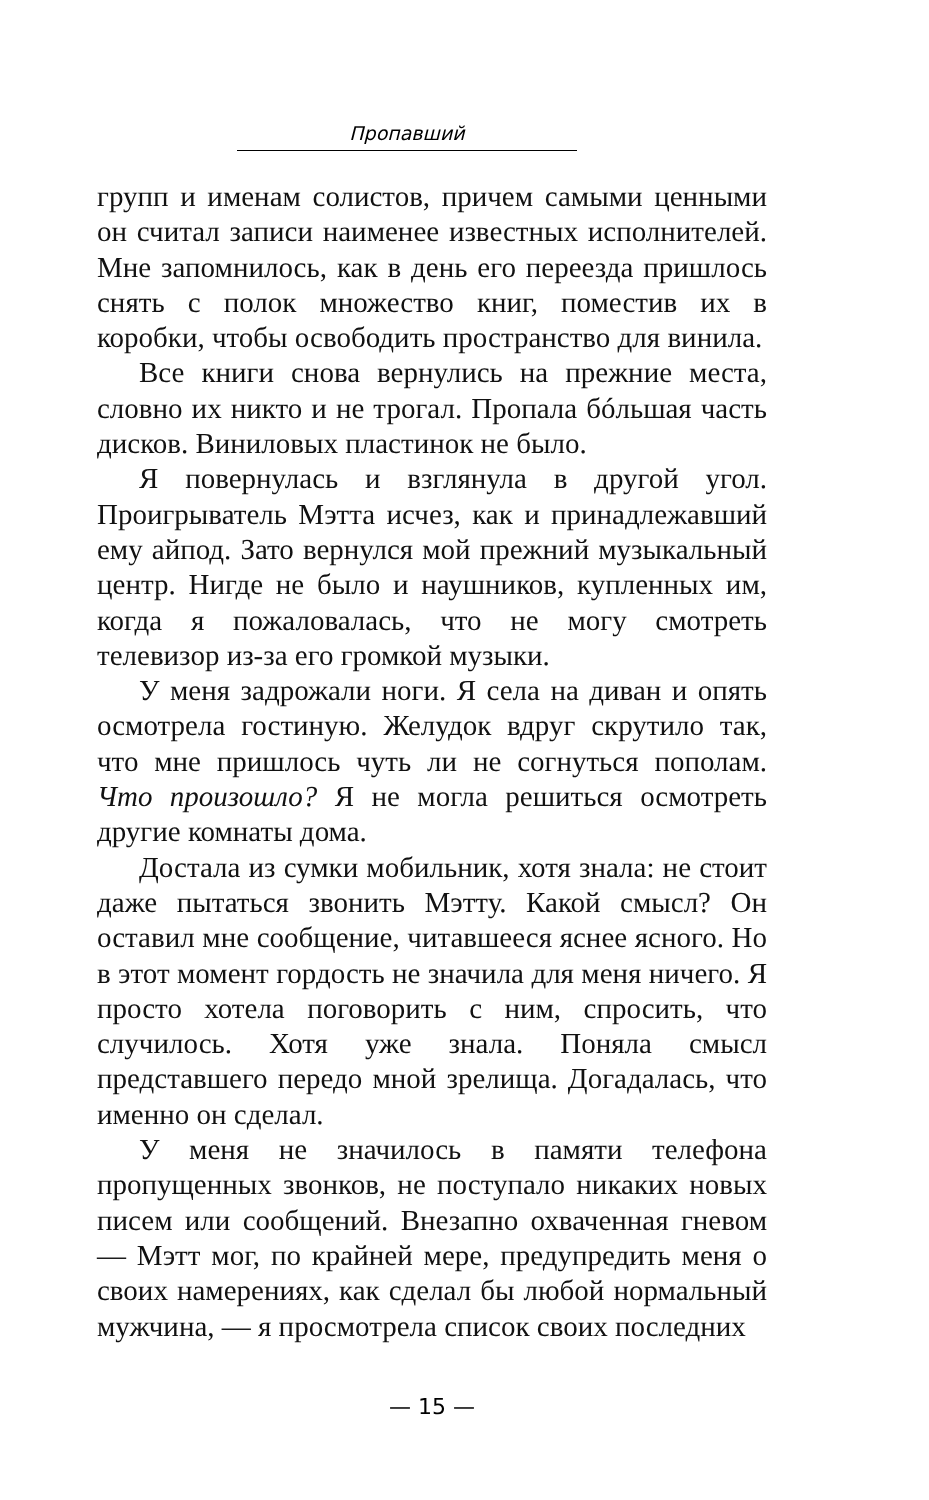Пропавший
групп и именам солистов, причем самыми ценными он считал записи наименее известных исполнителей. Мне запомнилось, как в день его переезда пришлось снять с полок множество книг, поместив их в коробки, чтобы освободить пространство для винила.
Все книги снова вернулись на прежние места, словно их никто и не трогал. Пропала бóльшая часть дисков. Виниловых пластинок не было.
Я повернулась и взглянула в другой угол. Проигрыватель Мэтта исчез, как и принадлежавший ему айпод. Зато вернулся мой прежний музыкальный центр. Нигде не было и наушников, купленных им, когда я пожаловалась, что не могу смотреть телевизор из-за его громкой музыки.
У меня задрожали ноги. Я села на диван и опять осмотрела гостиную. Желудок вдруг скрутило так, что мне пришлось чуть ли не согнуться пополам. Что произошло? Я не могла решиться осмотреть другие комнаты дома.
Достала из сумки мобильник, хотя знала: не стоит даже пытаться звонить Мэтту. Какой смысл? Он оставил мне сообщение, читавшееся яснее ясного. Но в этот момент гордость не значила для меня ничего. Я просто хотела поговорить с ним, спросить, что случилось. Хотя уже знала. Поняла смысл представшего передо мной зрелища. Догадалась, что именно он сделал.
У меня не значилось в памяти телефона пропущенных звонков, не поступало никаких новых писем или сообщений. Внезапно охваченная гневом — Мэтт мог, по крайней мере, предупредить меня о своих намерениях, как сделал бы любой нормальный мужчина, — я просмотрела список своих последних
— 15 —